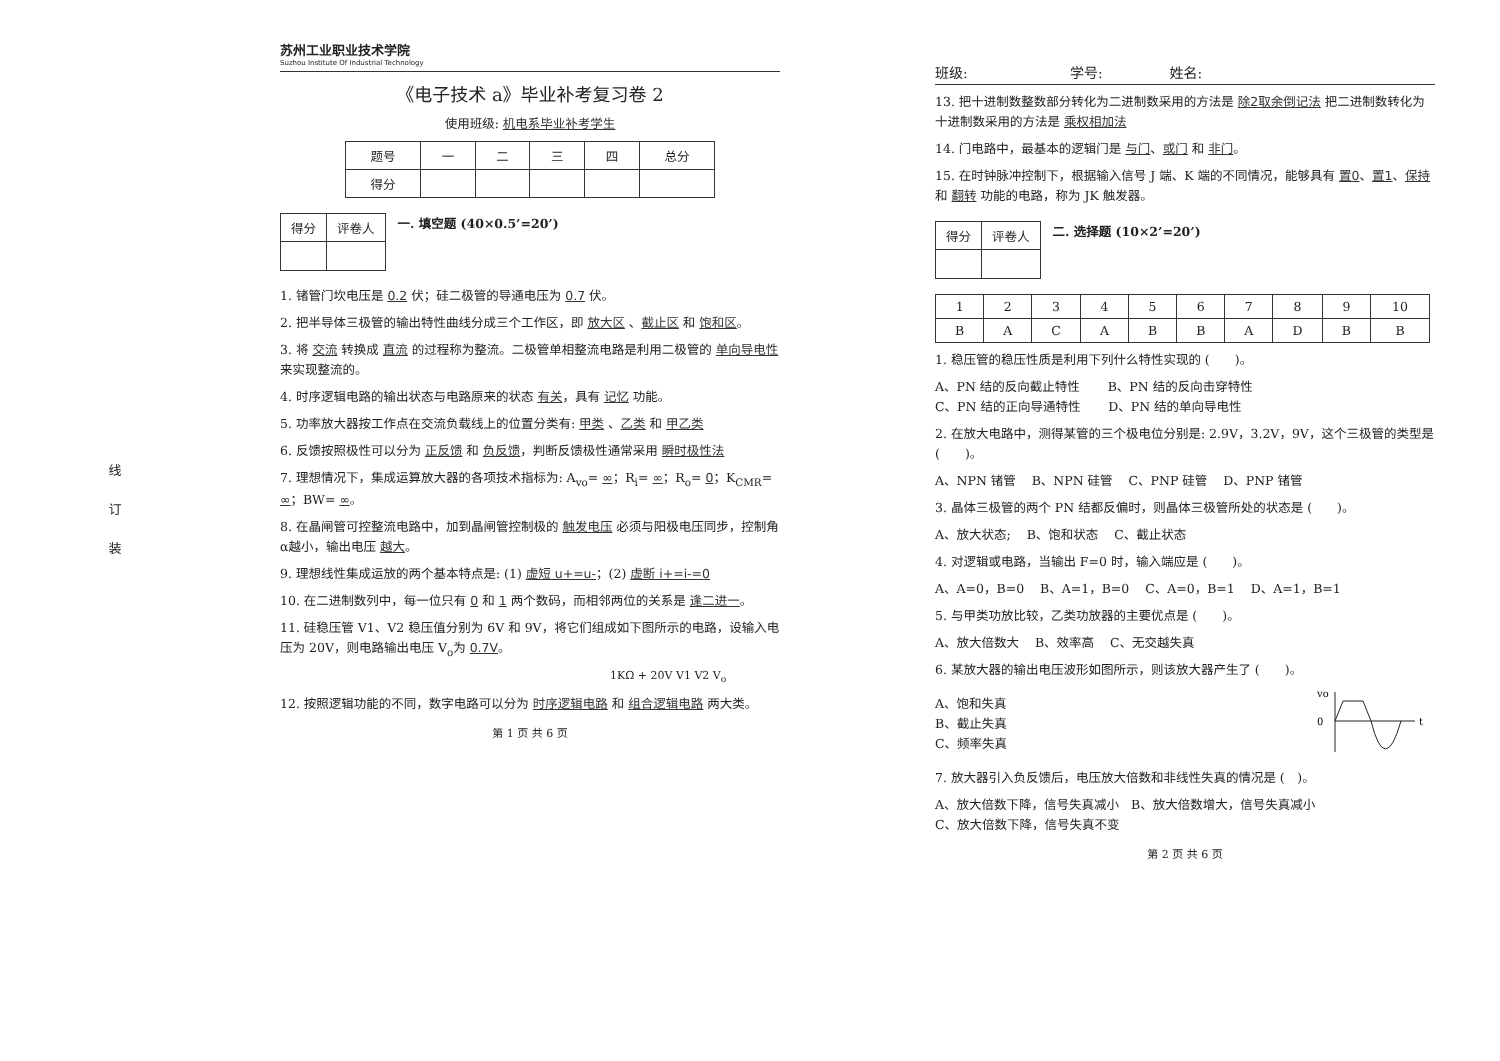线
订
装
苏州工业职业技术学院
Suzhou Institute Of Industrial Technology
《电子技术 a》毕业补考复习卷 2
使用班级: 机电系毕业补考学生
| 题号 | 一 | 二 | 三 | 四 | 总分 |
| --- | --- | --- | --- | --- | --- |
| 得分 | | | | | |
| 得分 | 评卷人 |
一. 填空题 (40×0.5’=20’)
1. 锗管门坎电压是 0.2 伏；硅二极管的导通电压为 0.7 伏。
2. 把半导体三极管的输出特性曲线分成三个工作区，即 放大区 、截止区 和 饱和区。
3. 将 交流 转换成 直流 的过程称为整流。二极管单相整流电路是利用二极管的 单向导电性 来实现整流的。
4. 时序逻辑电路的输出状态与电路原来的状态 有关，具有 记忆 功能。
5. 功率放大器按工作点在交流负载线上的位置分类有: 甲类 、乙类 和 甲乙类
6. 反馈按照极性可以分为 正反馈 和 负反馈，判断反馈极性通常采用 瞬时极性法
7. 理想情况下，集成运算放大器的各项技术指标为: A<sub>vo</sub>= ∞；R<sub>i</sub>= ∞；R<sub>o</sub>= 0；K<sub>CMR</sub>= ∞；BW= ∞。
8. 在晶闸管可控整流电路中，加到晶闸管控制极的 触发电压 必须与阳极电压同步，控制角α越小，输出电压 越大。
9. 理想线性集成运放的两个基本特点是: (1) 虚短 u+=u-；(2) 虚断 i+=i-=0
10. 在二进制数列中，每一位只有 0 和 1 两个数码，而相邻两位的关系是 逢二进一。
11. 硅稳压管 V1、V2 稳压值分别为 6V 和 9V，将它们组成如下图所示的电路，设输入电压为 20V，则电路输出电压 V<sub>o</sub>为 0.7V。
1KΩ + 20V V1 V2 V<sub>o</sub>
12. 按照逻辑功能的不同，数字电路可以分为 时序逻辑电路 和 组合逻辑电路 两大类。
第 1 页 共 6 页
班级: 学号: 姓名:
13. 把十进制数整数部分转化为二进制数采用的方法是 除2取余倒记法 把二进制数转化为十进制数采用的方法是 乘权相加法
14. 门电路中，最基本的逻辑门是 与门、或门 和 非门。
15. 在时钟脉冲控制下，根据输入信号 J 端、K 端的不同情况，能够具有 置0、置1、保持 和 翻转 功能的电路，称为 JK 触发器。
| 得分 | 评卷人 |
二. 选择题 (10×2’=20’)
| 1 | 2 | 3 | 4 | 5 | 6 | 7 | 8 | 9 | 10 |
| B | A | C | A | B | B | A | D | B | B |
1. 稳压管的稳压性质是利用下列什么特性实现的 (　　)。
A、PN 结的反向截止特性 B、PN 结的反向击穿特性
C、PN 结的正向导通特性 D、PN 结的单向导电性
2. 在放大电路中，测得某管的三个极电位分别是: 2.9V，3.2V，9V，这个三极管的类型是 (　　)。
A、NPN 锗管 B、NPN 硅管 C、PNP 硅管 D、PNP 锗管
3. 晶体三极管的两个 PN 结都反偏时，则晶体三极管所处的状态是 (　　)。
A、放大状态; B、饱和状态 C、截止状态
4. 对逻辑或电路，当输出 F=0 时，输入端应是 (　　)。
A、A=0，B=0 B、A=1，B=0 C、A=0，B=1 D、A=1，B=1
5. 与甲类功放比较，乙类功放器的主要优点是 (　　)。
A、放大倍数大 B、效率高 C、无交越失真
6. 某放大器的输出电压波形如图所示，则该放大器产生了 (　　)。
A、饱和失真
B、截止失真
C、频率失真
vo
0
t
7. 放大器引入负反馈后，电压放大倍数和非线性失真的情况是 (　)。
A、放大倍数下降，信号失真减小 B、放大倍数增大，信号失真减小
C、放大倍数下降，信号失真不变
第 2 页 共 6 页